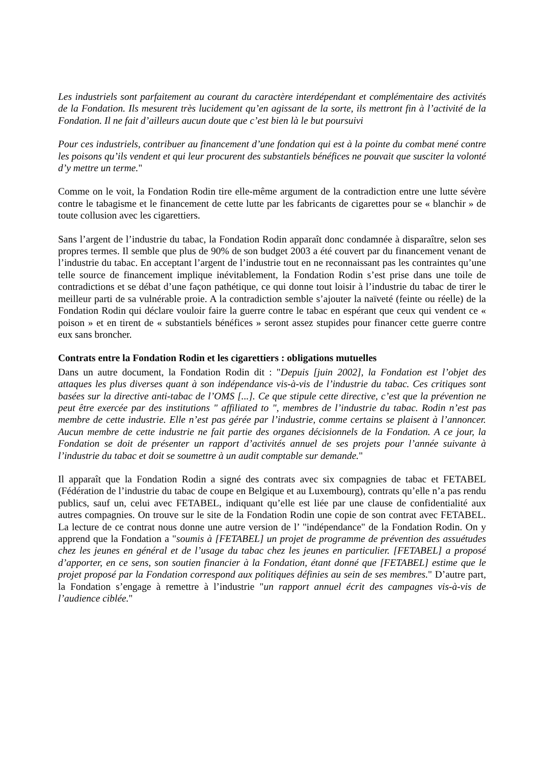Les industriels sont parfaitement au courant du caractère interdépendant et complémentaire des activités de la Fondation. Ils mesurent très lucidement qu’en agissant de la sorte, ils mettront fin à l’activité de la Fondation. Il ne fait d’ailleurs aucun doute que c’est bien là le but poursuivi
Pour ces industriels, contribuer au financement d’une fondation qui est à la pointe du combat mené contre les poisons qu’ils vendent et qui leur procurent des substantiels bénéfices ne pouvait que susciter la volonté d’y mettre un terme."
Comme on le voit, la Fondation Rodin tire elle-même argument de la contradiction entre une lutte sévère contre le tabagisme et le financement de cette lutte par les fabricants de cigarettes pour se « blanchir » de toute collusion avec les cigarettiers.
Sans l’argent de l’industrie du tabac, la Fondation Rodin apparaît donc condamnée à disparaître, selon ses propres termes. Il semble que plus de 90% de son budget 2003 a été couvert par du financement venant de l’industrie du tabac. En acceptant l’argent de l’industrie tout en ne reconnaissant pas les contraintes qu’une telle source de financement implique inévitablement, la Fondation Rodin s’est prise dans une toile de contradictions et se débat d’une façon pathétique, ce qui donne tout loisir à l’industrie du tabac de tirer le meilleur parti de sa vulnérable proie. A la contradiction semble s’ajouter la naïveté (feinte ou réelle) de la Fondation Rodin qui déclare vouloir faire la guerre contre le tabac en espérant que ceux qui vendent ce « poison » et en tirent de « substantiels bénéfices » seront assez stupides pour financer cette guerre contre eux sans broncher.
Contrats entre la Fondation Rodin et les cigarettiers : obligations mutuelles
Dans un autre document, la Fondation Rodin dit : "Depuis [juin 2002], la Fondation est l’objet des attaques les plus diverses quant à son indépendance vis-à-vis de l’industrie du tabac. Ces critiques sont basées sur la directive anti-tabac de l’OMS [...]. Ce que stipule cette directive, c’est que la prévention ne peut être exercée par des institutions " affiliated to ", membres de l’industrie du tabac. Rodin n’est pas membre de cette industrie. Elle n’est pas gérée par l’industrie, comme certains se plaisent à l’annoncer. Aucun membre de cette industrie ne fait partie des organes décisionnels de la Fondation. A ce jour, la Fondation se doit de présenter un rapport d’activités annuel de ses projets pour l’année suivante à l’industrie du tabac et doit se soumettre à un audit comptable sur demande."
Il apparaît que la Fondation Rodin a signé des contrats avec six compagnies de tabac et FETABEL (Fédération de l’industrie du tabac de coupe en Belgique et au Luxembourg), contrats qu’elle n’a pas rendu publics, sauf un, celui avec FETABEL, indiquant qu’elle est liée par une clause de confidentialité aux autres compagnies. On trouve sur le site de la Fondation Rodin une copie de son contrat avec FETABEL. La lecture de ce contrat nous donne une autre version de l’ "indépendance" de la Fondation Rodin. On y apprend que la Fondation a "soumis à [FETABEL] un projet de programme de prévention des assuétudes chez les jeunes en général et de l’usage du tabac chez les jeunes en particulier. [FETABEL] a proposé d’apporter, en ce sens, son soutien financier à la Fondation, étant donné que [FETABEL] estime que le projet proposé par la Fondation correspond aux politiques définies au sein de ses membres." D’autre part, la Fondation s’engage à remettre à l’industrie "un rapport annuel écrit des campagnes vis-à-vis de l’audience ciblée."